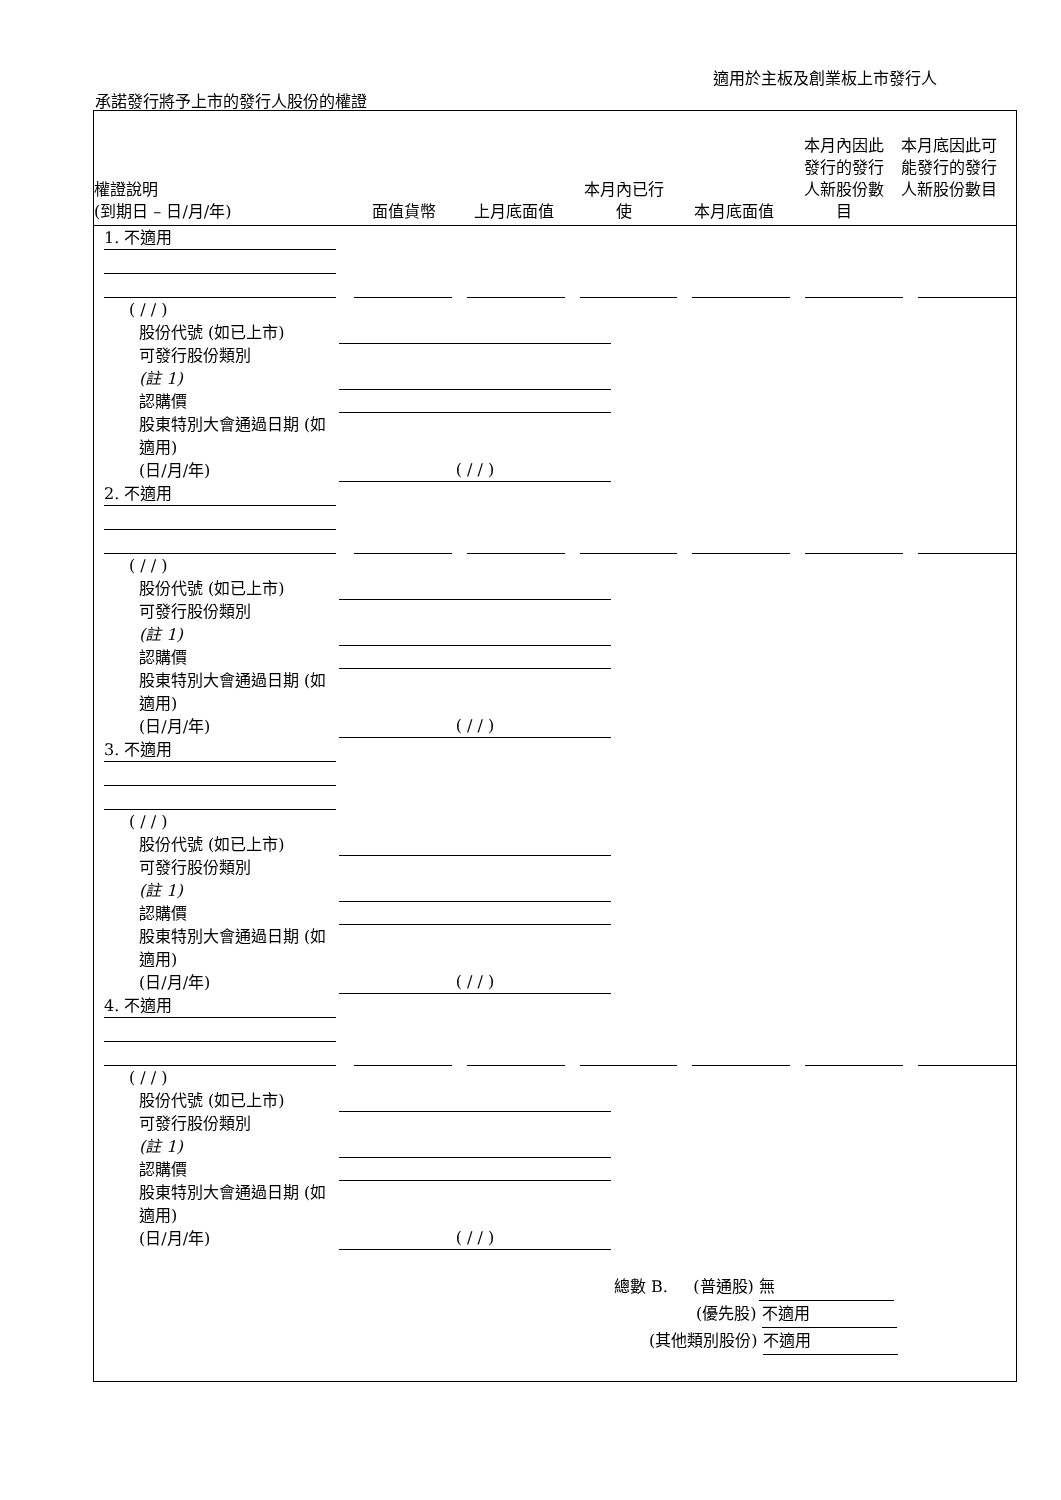適用於主板及創業板上市發行人
承諾發行將予上市的發行人股份的權證
權證說明
(到期日 – 日/月/年)
面值貨幣
上月底面值
本月內已行
使
本月底面值
本月內因此
發行的發行
人新股份數
目
本月底因此可
能發行的發行
人新股份數目
1. 不適用
( / / )
股份代號 (如已上市)
可發行股份類別
(註 1)
認購價
股東特別大會通過日期 (如適用)
(日/月/年)
( / / )
2. 不適用
( / / )
股份代號 (如已上市)
可發行股份類別
(註 1)
認購價
股東特別大會通過日期 (如適用)
(日/月/年)
( / / )
3. 不適用
( / / )
股份代號 (如已上市)
可發行股份類別
(註 1)
認購價
股東特別大會通過日期 (如適用)
(日/月/年)
( / / )
4. 不適用
( / / )
股份代號 (如已上市)
可發行股份類別
(註 1)
認購價
股東特別大會通過日期 (如適用)
(日/月/年)
( / / )
總數 B. (普通股) 無
(優先股) 不適用
(其他類別股份) 不適用